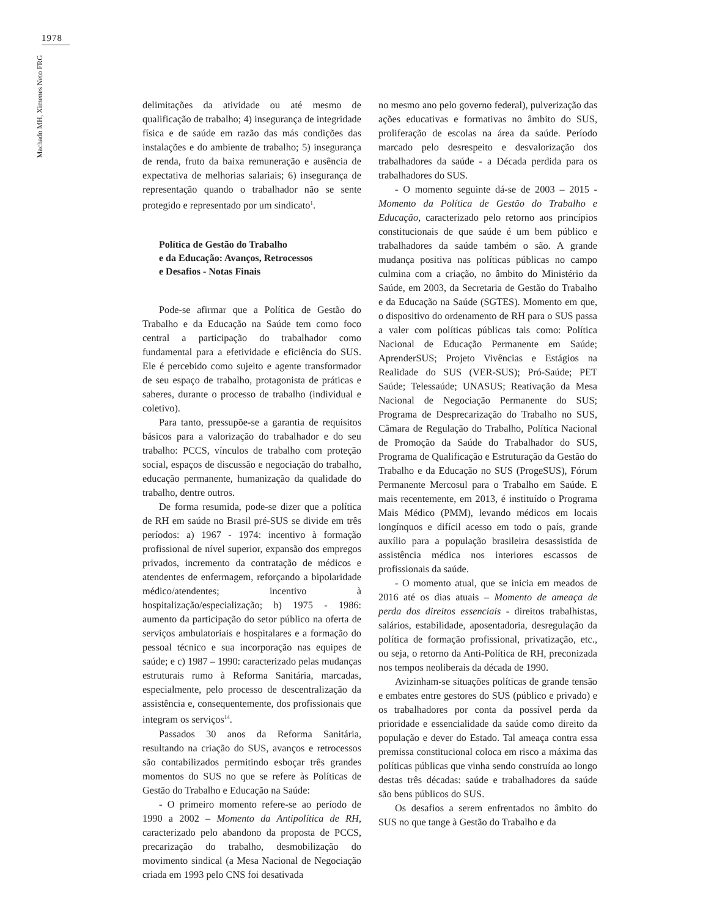1978
Machado MH, Ximenes Neto FRG
delimitações da atividade ou até mesmo de qualificação de trabalho; 4) insegurança de integridade física e de saúde em razão das más condições das instalações e do ambiente de trabalho; 5) insegurança de renda, fruto da baixa remuneração e ausência de expectativa de melhorias salariais; 6) insegurança de representação quando o trabalhador não se sente protegido e representado por um sindicato<sup>1</sup>.
Política de Gestão do Trabalho
e da Educação: Avanços, Retrocessos
e Desafios - Notas Finais
Pode-se afirmar que a Política de Gestão do Trabalho e da Educação na Saúde tem como foco central a participação do trabalhador como fundamental para a efetividade e eficiência do SUS. Ele é percebido como sujeito e agente transformador de seu espaço de trabalho, protagonista de práticas e saberes, durante o processo de trabalho (individual e coletivo).
Para tanto, pressupõe-se a garantia de requisitos básicos para a valorização do trabalhador e do seu trabalho: PCCS, vínculos de trabalho com proteção social, espaços de discussão e negociação do trabalho, educação permanente, humanização da qualidade do trabalho, dentre outros.
De forma resumida, pode-se dizer que a política de RH em saúde no Brasil pré-SUS se divide em três períodos: a) 1967 - 1974: incentivo à formação profissional de nível superior, expansão dos empregos privados, incremento da contratação de médicos e atendentes de enfermagem, reforçando a bipolaridade médico/atendentes; incentivo à hospitalização/especialização; b) 1975 - 1986: aumento da participação do setor público na oferta de serviços ambulatoriais e hospitalares e a formação do pessoal técnico e sua incorporação nas equipes de saúde; e c) 1987 – 1990: caracterizado pelas mudanças estruturais rumo à Reforma Sanitária, marcadas, especialmente, pelo processo de descentralização da assistência e, consequentemente, dos profissionais que integram os serviços<sup>14</sup>.
Passados 30 anos da Reforma Sanitária, resultando na criação do SUS, avanços e retrocessos são contabilizados permitindo esboçar três grandes momentos do SUS no que se refere às Políticas de Gestão do Trabalho e Educação na Saúde:
- O primeiro momento refere-se ao período de 1990 a 2002 – Momento da Antipolítica de RH, caracterizado pelo abandono da proposta de PCCS, precarização do trabalho, desmobilização do movimento sindical (a Mesa Nacional de Negociação criada em 1993 pelo CNS foi desativada
no mesmo ano pelo governo federal), pulverização das ações educativas e formativas no âmbito do SUS, proliferação de escolas na área da saúde. Período marcado pelo desrespeito e desvalorização dos trabalhadores da saúde - a Década perdida para os trabalhadores do SUS.
- O momento seguinte dá-se de 2003 – 2015 - Momento da Política de Gestão do Trabalho e Educação, caracterizado pelo retorno aos princípios constitucionais de que saúde é um bem público e trabalhadores da saúde também o são. A grande mudança positiva nas políticas públicas no campo culmina com a criação, no âmbito do Ministério da Saúde, em 2003, da Secretaria de Gestão do Trabalho e da Educação na Saúde (SGTES). Momento em que, o dispositivo do ordenamento de RH para o SUS passa a valer com políticas públicas tais como: Política Nacional de Educação Permanente em Saúde; AprenderSUS; Projeto Vivências e Estágios na Realidade do SUS (VER-SUS); Pró-Saúde; PET Saúde; Telessaúde; UNASUS; Reativação da Mesa Nacional de Negociação Permanente do SUS; Programa de Desprecarização do Trabalho no SUS, Câmara de Regulação do Trabalho, Política Nacional de Promoção da Saúde do Trabalhador do SUS, Programa de Qualificação e Estruturação da Gestão do Trabalho e da Educação no SUS (ProgeSUS), Fórum Permanente Mercosul para o Trabalho em Saúde. E mais recentemente, em 2013, é instituído o Programa Mais Médico (PMM), levando médicos em locais longínquos e difícil acesso em todo o país, grande auxílio para a população brasileira desassistida de assistência médica nos interiores escassos de profissionais da saúde.
- O momento atual, que se inicia em meados de 2016 até os dias atuais – Momento de ameaça de perda dos direitos essenciais - direitos trabalhistas, salários, estabilidade, aposentadoria, desregulação da política de formação profissional, privatização, etc., ou seja, o retorno da Anti-Política de RH, preconizada nos tempos neoliberais da década de 1990.
Avizinham-se situações políticas de grande tensão e embates entre gestores do SUS (público e privado) e os trabalhadores por conta da possível perda da prioridade e essencialidade da saúde como direito da população e dever do Estado. Tal ameaça contra essa premissa constitucional coloca em risco a máxima das políticas públicas que vinha sendo construída ao longo destas três décadas: saúde e trabalhadores da saúde são bens públicos do SUS.
Os desafios a serem enfrentados no âmbito do SUS no que tange à Gestão do Trabalho e da